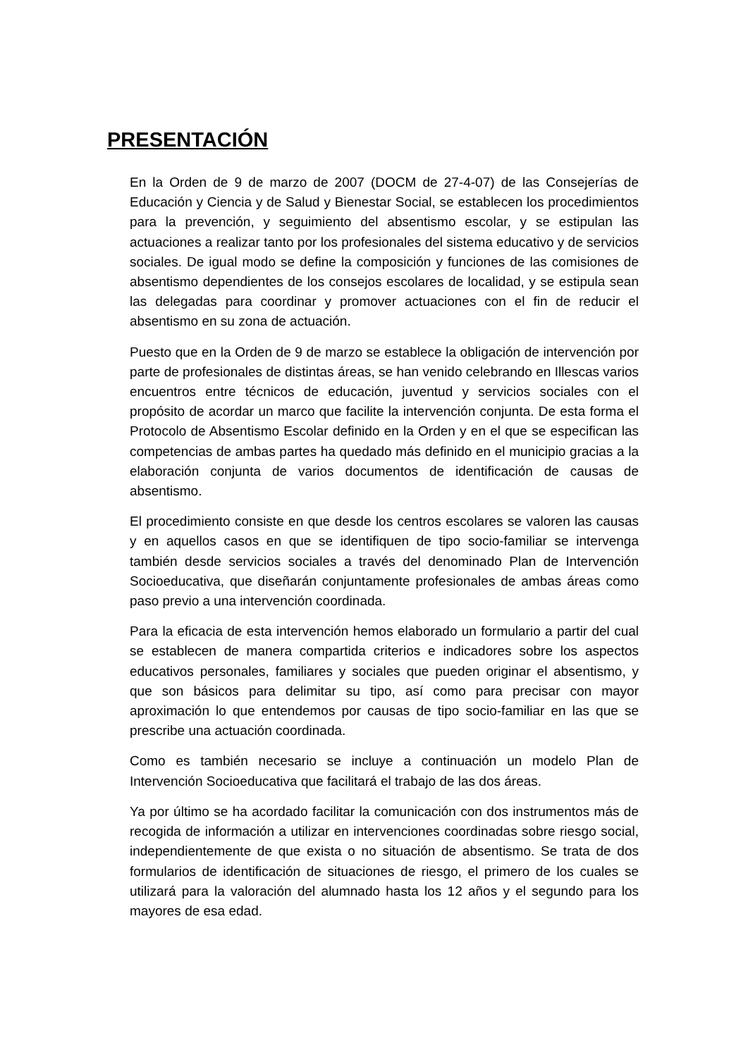PRESENTACIÓN
En la Orden de 9 de marzo de 2007 (DOCM de 27-4-07) de las Consejerías de Educación y Ciencia y de Salud y Bienestar Social, se establecen los procedimientos para la prevención, y seguimiento del absentismo escolar, y se estipulan las actuaciones a realizar tanto por los profesionales del sistema educativo y de servicios sociales. De igual modo se define la composición y funciones de las comisiones de absentismo dependientes de los consejos escolares de localidad, y se estipula sean las delegadas para coordinar y promover actuaciones con el fin de reducir el absentismo en su zona de actuación.
Puesto que en la Orden de 9 de marzo se establece la obligación de intervención por parte de profesionales de distintas áreas, se han venido celebrando en Illescas varios encuentros entre técnicos de educación, juventud y servicios sociales con el propósito de acordar un marco que facilite la intervención conjunta. De esta forma el Protocolo de Absentismo Escolar definido en la Orden y en el que se especifican las competencias de ambas partes ha quedado más definido en el municipio gracias a la elaboración conjunta de varios documentos de identificación de causas de absentismo.
El procedimiento consiste en que desde los centros escolares se valoren las causas y en aquellos casos en que se identifiquen de tipo socio-familiar se intervenga también desde servicios sociales a través del denominado Plan de Intervención Socioeducativa, que diseñarán conjuntamente profesionales de ambas áreas como paso previo a una intervención coordinada.
Para la eficacia de esta intervención hemos elaborado un formulario a partir del cual se establecen de manera compartida criterios e indicadores sobre los aspectos educativos personales, familiares y sociales que pueden originar el absentismo, y que son básicos para delimitar su tipo, así como para precisar con mayor aproximación lo que entendemos por causas de tipo socio-familiar en las que se prescribe una actuación coordinada.
Como es también necesario se incluye a continuación un modelo Plan de Intervención Socioeducativa que facilitará el trabajo de las dos áreas.
Ya por último se ha acordado facilitar la comunicación con dos instrumentos más de recogida de información a utilizar en intervenciones coordinadas sobre riesgo social, independientemente de que exista o no situación de absentismo. Se trata de dos formularios de identificación de situaciones de riesgo, el primero de los cuales se utilizará para la valoración del alumnado hasta los 12 años y el segundo para los mayores de esa edad.